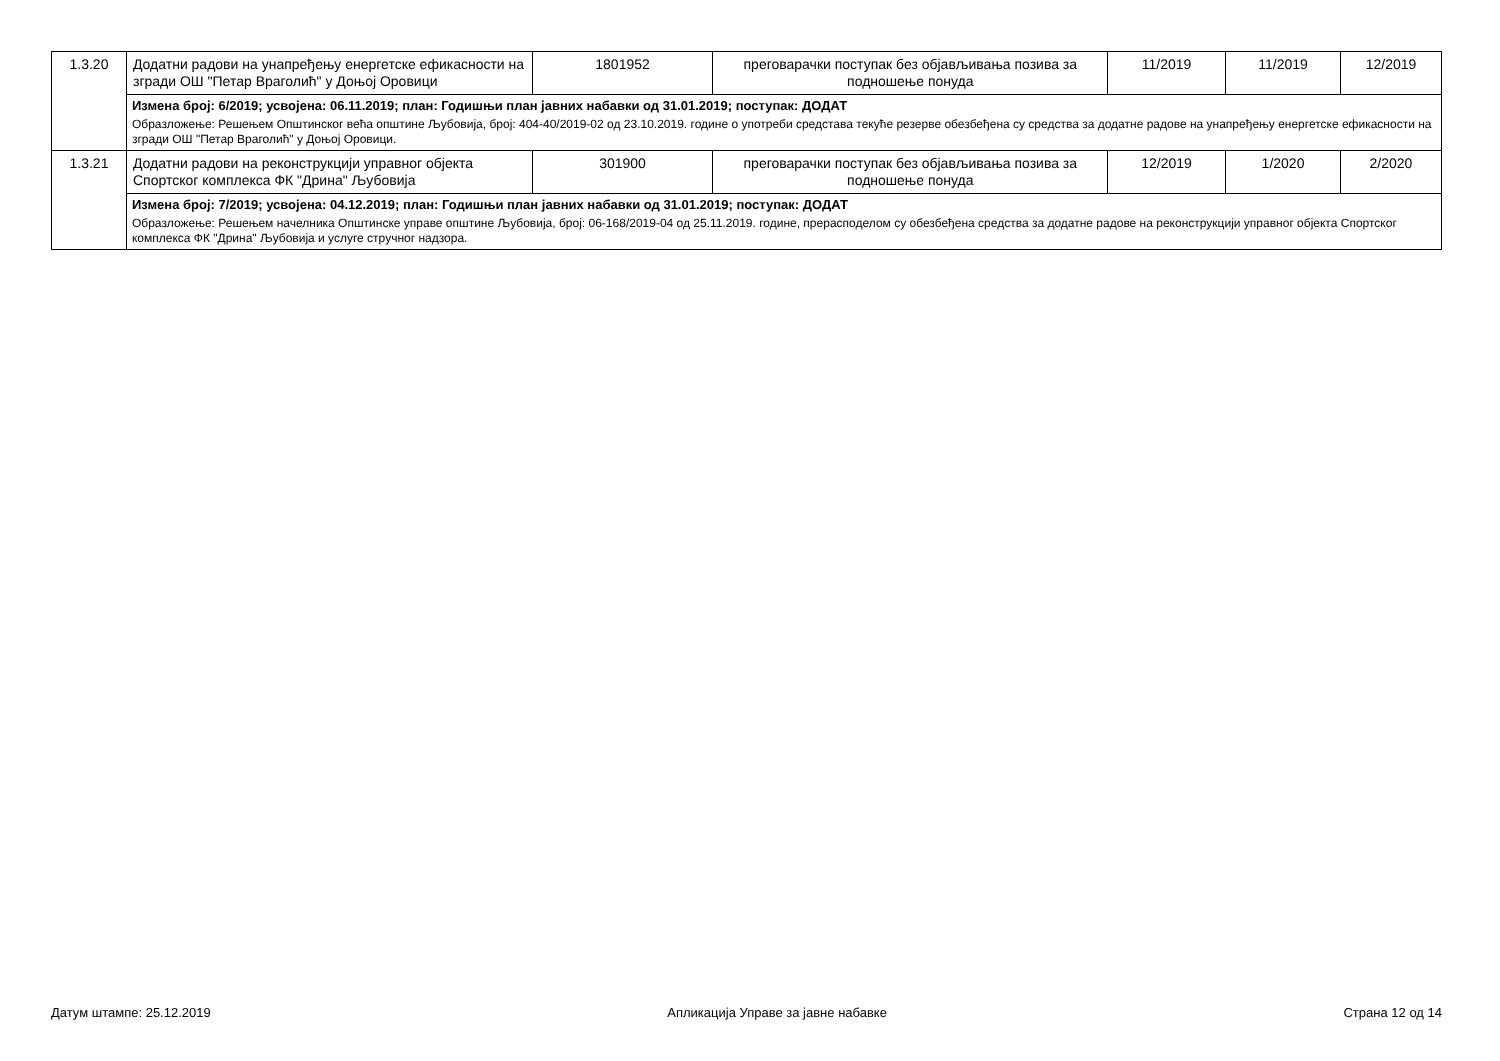| 1.3.20 | Додатни радови на унапређењу енергетске ефикасности на згради ОШ "Петар Враголић" у Доњој Оровици | 1801952 | преговарачки поступак без објављивања позива за подношење понуда | 11/2019 | 11/2019 | 12/2019 |
| | Измена број: 6/2019; усвојена: 06.11.2019; план: Годишњи план јавних набавки од 31.01.2019; поступак: ДОДАТ Образложење: Решењем Општинског већа општине Љубовија, број: 404-40/2019-02 од 23.10.2019. године о употреби средстава текуће резерве обезбеђена су средства за додатне радове на унапређењу енергетске ефикасности на згради ОШ "Петар Враголић" у Доњој Оровици. | | | | | |
| 1.3.21 | Додатни радови на реконструкцији управног објекта Спортског комплекса ФК "Дрина" Љубовија | 301900 | преговарачки поступак без објављивања позива за подношење понуда | 12/2019 | 1/2020 | 2/2020 |
| | Измена број: 7/2019; усвојена: 04.12.2019; план: Годишњи план јавних набавки од 31.01.2019; поступак: ДОДАТ Образложење: Решењем начелника Општинске управе општине Љубовија, број: 06-168/2019-04 од 25.11.2019. године, прерасподелом су обезбеђена средства за додатне радове на реконструкцији управног објекта Спортског комплекса ФК "Дрина" Љубовија и услуге стручног надзора. | | | | | |
Датум штампе: 25.12.2019 Апликација Управе за јавне набавке Страна 12 од 14